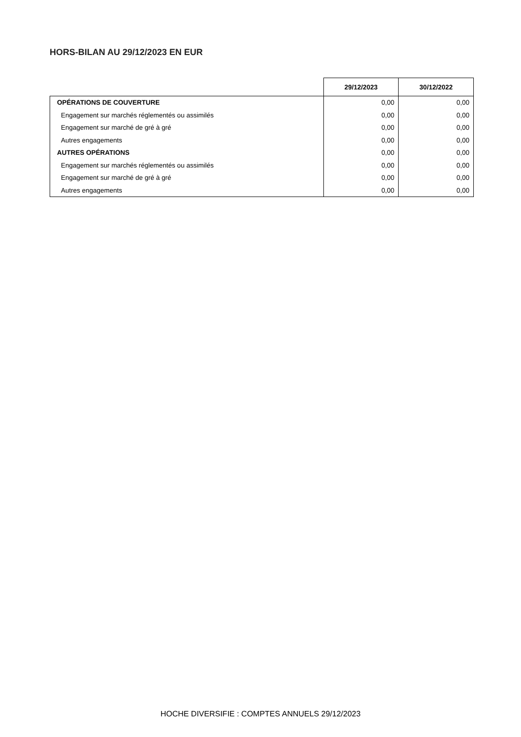HORS-BILAN AU 29/12/2023 EN EUR
| | 29/12/2023 | 30/12/2022 |
| --- | --- | --- |
| OPÉRATIONS DE COUVERTURE | 0,00 | 0,00 |
| Engagement sur marchés réglementés ou assimilés | 0,00 | 0,00 |
| Engagement sur marché de gré à gré | 0,00 | 0,00 |
| Autres engagements | 0,00 | 0,00 |
| AUTRES OPÉRATIONS | 0,00 | 0,00 |
| Engagement sur marchés réglementés ou assimilés | 0,00 | 0,00 |
| Engagement sur marché de gré à gré | 0,00 | 0,00 |
| Autres engagements | 0,00 | 0,00 |
HOCHE DIVERSIFIE : COMPTES ANNUELS 29/12/2023